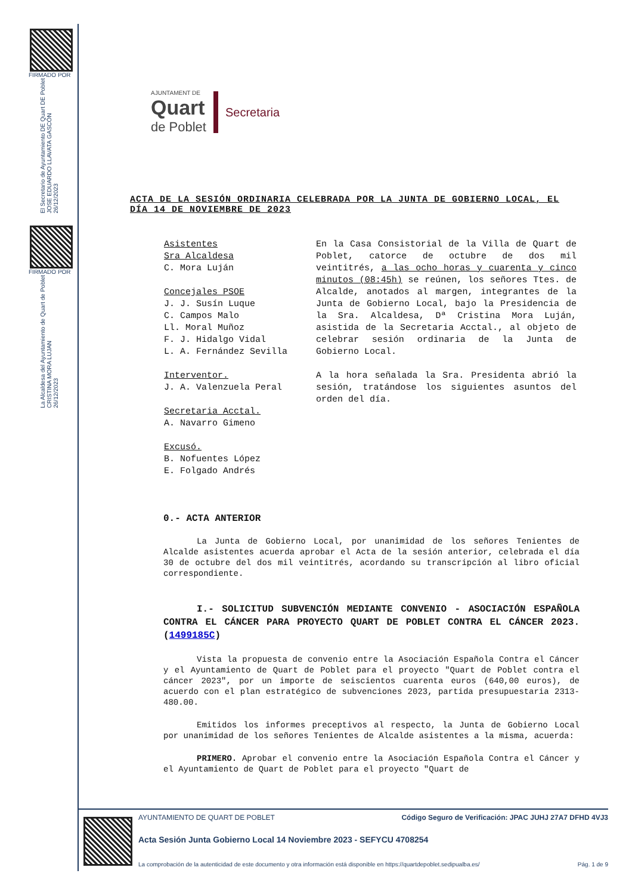FIRMADO POR
El Secretario de Ayuntamiento DE Quart DE Poblet
JOSE EDUARDO LLAVATA GASCÓN
26/12/2023
FIRMADO POR
La Alcaldesa del Ayuntamiento de Quart de Poblet
CRISTINA MORA LUJAN
26/12/2023
AJUNTAMENT DE
Quart
de Poblet
Secretaria
ACTA DE LA SESIÓN ORDINARIA CELEBRADA POR LA JUNTA DE GOBIERNO LOCAL, EL DÍA 14 DE NOVIEMBRE DE 2023
Asistentes
Sra Alcaldesa
C. Mora Luján
Concejales PSOE
J. J. Susín Luque
C. Campos Malo
Ll. Moral Muñoz
F. J. Hidalgo Vidal
L. A. Fernández Sevilla
Interventor.
J. A. Valenzuela Peral
Secretaria Acctal.
A. Navarro Gimeno
Excusó.
B. Nofuentes López
E. Folgado Andrés
En la Casa Consistorial de la Villa de Quart de Poblet, catorce de octubre de dos mil veintitrés, a las ocho horas y cuarenta y cinco minutos (08:45h) se reúnen, los señores Ttes. de Alcalde, anotados al margen, integrantes de la Junta de Gobierno Local, bajo la Presidencia de la Sra. Alcaldesa, Dª Cristina Mora Luján, asistida de la Secretaria Acctal., al objeto de celebrar sesión ordinaria de la Junta de Gobierno Local.
A la hora señalada la Sra. Presidenta abrió la sesión, tratándose los siguientes asuntos del orden del día.
0.- ACTA ANTERIOR
La Junta de Gobierno Local, por unanimidad de los señores Tenientes de Alcalde asistentes acuerda aprobar el Acta de la sesión anterior, celebrada el día 30 de octubre del dos mil veintitrés, acordando su transcripción al libro oficial correspondiente.
I.- SOLICITUD SUBVENCIÓN MEDIANTE CONVENIO - ASOCIACIÓN ESPAÑOLA CONTRA EL CÁNCER PARA PROYECTO QUART DE POBLET CONTRA EL CÁNCER 2023. (1499185C)
Vista la propuesta de convenio entre la Asociación Española Contra el Cáncer y el Ayuntamiento de Quart de Poblet para el proyecto "Quart de Poblet contra el cáncer 2023", por un importe de seiscientos cuarenta euros (640,00 euros), de acuerdo con el plan estratégico de subvenciones 2023, partida presupuestaria 2313-480.00.
Emitidos los informes preceptivos al respecto, la Junta de Gobierno Local por unanimidad de los señores Tenientes de Alcalde asistentes a la misma, acuerda:
PRIMERO. Aprobar el convenio entre la Asociación Española Contra el Cáncer y el Ayuntamiento de Quart de Poblet para el proyecto "Quart de
AYUNTAMIENTO DE QUART DE POBLET Código Seguro de Verificación: JPAC JUHJ 27A7 DFHD 4VJ3
Acta Sesión Junta Gobierno Local 14 Noviembre 2023 - SEFYCU 4708254
La comprobación de la autenticidad de este documento y otra información está disponible en https://quartdepoblet.sedipualba.es/ Pág. 1 de 9